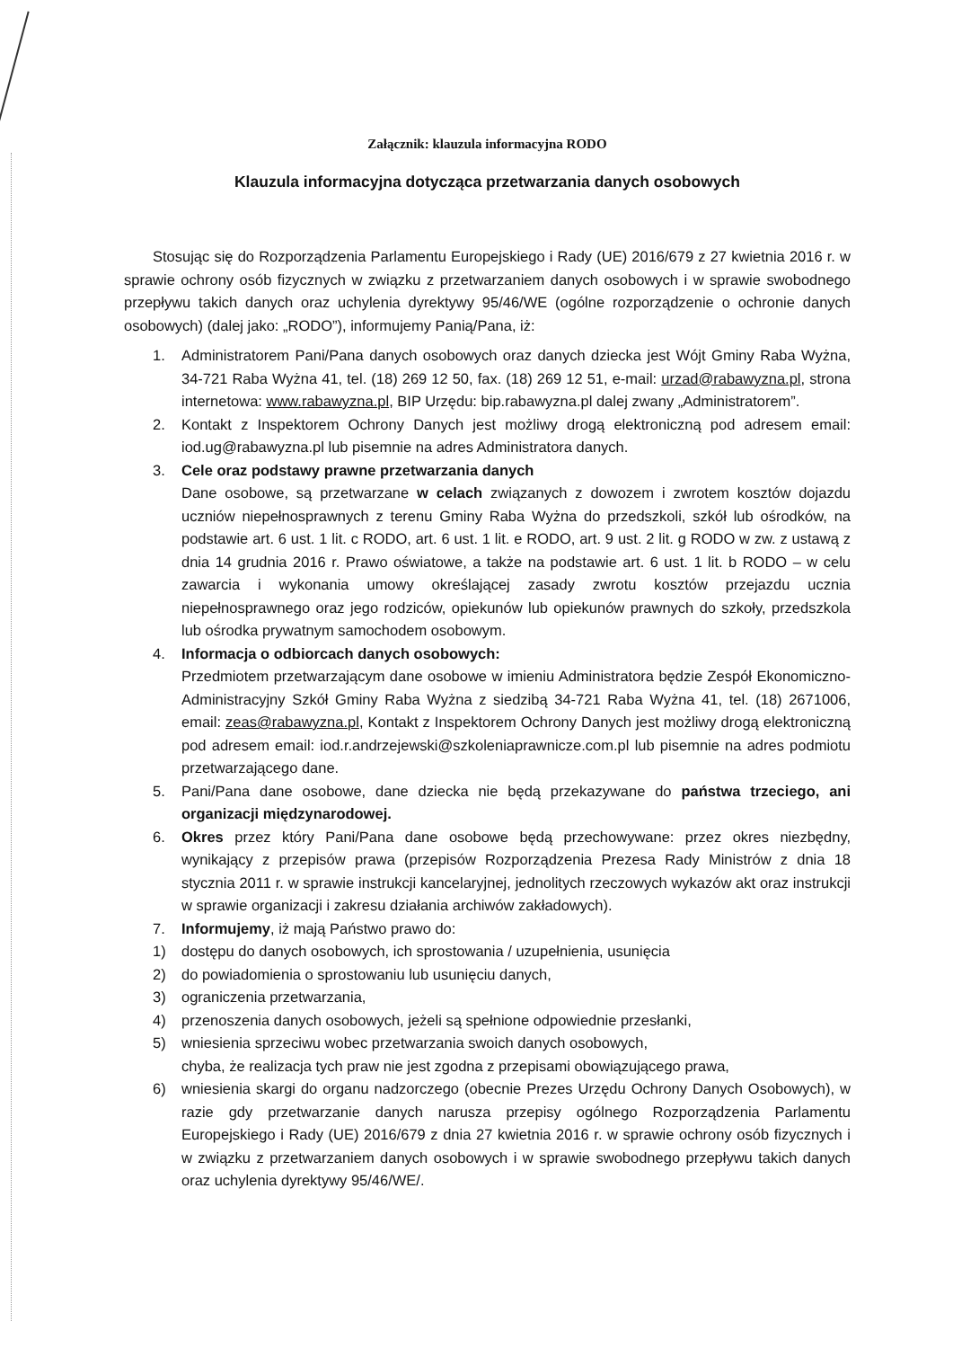Załącznik: klauzula informacyjna RODO
Klauzula informacyjna dotycząca przetwarzania danych osobowych
Stosując się do Rozporządzenia Parlamentu Europejskiego i Rady (UE) 2016/679 z 27 kwietnia 2016 r. w sprawie ochrony osób fizycznych w związku z przetwarzaniem danych osobowych i w sprawie swobodnego przepływu takich danych oraz uchylenia dyrektywy 95/46/WE (ogólne rozporządzenie o ochronie danych osobowych) (dalej jako: „RODO”), informujemy Panią/Pana, iż:
1. Administratorem Pani/Pana danych osobowych oraz danych dziecka jest Wójt Gminy Raba Wyżna, 34-721 Raba Wyżna 41, tel. (18) 269 12 50, fax. (18) 269 12 51, e-mail: urzad@rabawyzna.pl, strona internetowa: www.rabawyzna.pl, BIP Urzędu: bip.rabawyzna.pl dalej zwany „Administratorem”.
2. Kontakt z Inspektorem Ochrony Danych jest możliwy drogą elektroniczną pod adresem email: iod.ug@rabawyzna.pl lub pisemnie na adres Administratora danych.
3. Cele oraz podstawy prawne przetwarzania danych
Dane osobowe, są przetwarzane w celach związanych z dowozem i zwrotem kosztów dojazdu uczniów niepełnosprawnych z terenu Gminy Raba Wyżna do przedszkoli, szkół lub ośrodków, na podstawie art. 6 ust. 1 lit. c RODO, art. 6 ust. 1 lit. e RODO, art. 9 ust. 2 lit. g RODO w zw. z ustawą z dnia 14 grudnia 2016 r. Prawo oświatowe, a także na podstawie art. 6 ust. 1 lit. b RODO – w celu zawarcia i wykonania umowy określającej zasady zwrotu kosztów przejazdu ucznia niepełnosprawnego oraz jego rodziców, opiekunów lub opiekunów prawnych do szkoły, przedszkola lub ośrodka prywatnym samochodem osobowym.
4. Informacja o odbiorcach danych osobowych:
Przedmiotem przetwarzającym dane osobowe w imieniu Administratora będzie Zespół Ekonomiczno-Administracyjny Szkół Gminy Raba Wyżna z siedzibą 34-721 Raba Wyżna 41, tel. (18) 2671006, email: zeas@rabawyzna.pl, Kontakt z Inspektorem Ochrony Danych jest możliwy drogą elektroniczną pod adresem email: iod.r.andrzejewski@szkoleniaprawnicze.com.pl lub pisemnie na adres podmiotu przetwarzającego dane.
5. Pani/Pana dane osobowe, dane dziecka nie będą przekazywane do państwa trzeciego, ani organizacji międzynarodowej.
6. Okres przez który Pani/Pana dane osobowe będą przechowywane: przez okres niezbędny, wynikający z przepisów prawa (przepisów Rozporządzenia Prezesa Rady Ministrów z dnia 18 stycznia 2011 r. w sprawie instrukcji kancelaryjnej, jednolitych rzeczowych wykazów akt oraz instrukcji w sprawie organizacji i zakresu działania archiwów zakładowych).
7. Informujemy, iż mają Państwo prawo do:
1) dostępu do danych osobowych, ich sprostowania / uzupełnienia, usunięcia
2) do powiadomienia o sprostowaniu lub usunięciu danych,
3) ograniczenia przetwarzania,
4) przenoszenia danych osobowych, jeżeli są spełnione odpowiednie przesłanki,
5) wniesienia sprzeciwu wobec przetwarzania swoich danych osobowych,
chyba, że realizacja tych praw nie jest zgodna z przepisami obowiązującego prawa,
6) wniesienia skargi do organu nadzorczego (obecnie Prezes Urzędu Ochrony Danych Osobowych), w razie gdy przetwarzanie danych narusza przepisy ogólnego Rozporządzenia Parlamentu Europejskiego i Rady (UE) 2016/679 z dnia 27 kwietnia 2016 r. w sprawie ochrony osób fizycznych i w związku z przetwarzaniem danych osobowych i w sprawie swobodnego przepływu takich danych oraz uchylenia dyrektywy 95/46/WE/.